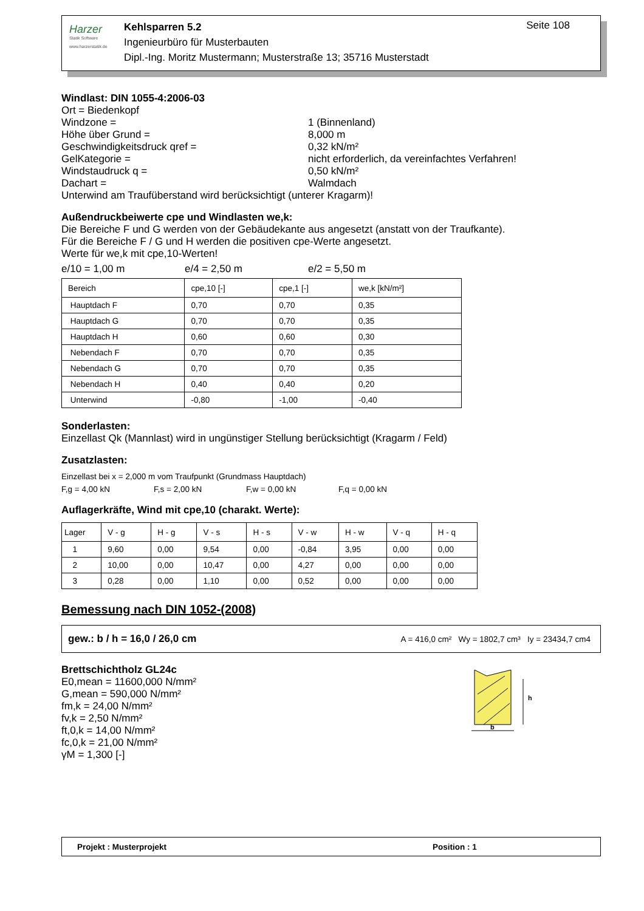Harzer
Statik Software
www.harzerstatik.de
Kehlsparren 5.2
Ingenieurbüro für Musterbauten
Dipl.-Ing. Moritz Mustermann; Musterstraße 13; 35716 Musterstadt
Seite 108
Windlast: DIN 1055-4:2006-03
Ort = Biedenkopf
Windzone = 1 (Binnenland)
Höhe über Grund = 8,000 m
Geschwindigkeitsdruck qref = 0,32 kN/m²
GelKategorie = nicht erforderlich, da vereinfachtes Verfahren!
Windstaudruck q = 0,50 kN/m²
Dachart = Walmdach
Unterwind am Traufüberstand wird berücksichtigt (unterer Kragarm)!
Außendruckbeiwerte cpe und Windlasten we,k:
Die Bereiche F und G werden von der Gebäudekante aus angesetzt (anstatt von der Traufkante).
Für die Bereiche F / G und H werden die positiven cpe-Werte angesetzt.
Werte für we,k mit cpe,10-Werten!
e/10 = 1,00 m e/4 = 2,50 m e/2 = 5,50 m
| Bereich | cpe,10 [-] | cpe,1 [-] | we,k [kN/m²] |
| --- | --- | --- | --- |
| Hauptdach F | 0,70 | 0,70 | 0,35 |
| Hauptdach G | 0,70 | 0,70 | 0,35 |
| Hauptdach H | 0,60 | 0,60 | 0,30 |
| Nebendach F | 0,70 | 0,70 | 0,35 |
| Nebendach G | 0,70 | 0,70 | 0,35 |
| Nebendach H | 0,40 | 0,40 | 0,20 |
| Unterwind | -0,80 | -1,00 | -0,40 |
Sonderlasten:
Einzellast Qk (Mannlast) wird in ungünstiger Stellung berücksichtigt (Kragarm / Feld)
Zusatzlasten:
Einzellast bei x = 2,000 m vom Traufpunkt (Grundmass Hauptdach)
F,g = 4,00 kN F,s = 2,00 kN F,w = 0,00 kN F,q = 0,00 kN
Auflagerkräfte, Wind mit cpe,10 (charakt. Werte):
| Lager | V - g | H - g | V - s | H - s | V - w | H - w | V - q | H - q |
| --- | --- | --- | --- | --- | --- | --- | --- | --- |
| 1 | 9,60 | 0,00 | 9,54 | 0,00 | -0,84 | 3,95 | 0,00 | 0,00 |
| 2 | 10,00 | 0,00 | 10,47 | 0,00 | 4,27 | 0,00 | 0,00 | 0,00 |
| 3 | 0,28 | 0,00 | 1,10 | 0,00 | 0,52 | 0,00 | 0,00 | 0,00 |
Bemessung nach DIN 1052-(2008)
gew.: b / h = 16,0 / 26,0 cm A = 416,0 cm² Wy = 1802,7 cm³ Iy = 23434,7 cm4
Brettschichtholz GL24c
E0,mean = 11600,000 N/mm²
G,mean = 590,000 N/mm²
fm,k = 24,00 N/mm²
fv,k = 2,50 N/mm²
ft,0,k = 14,00 N/mm²
fc,0,k = 21,00 N/mm²
γM = 1,300 [-]
h
b
Projekt : Musterprojekt Position : 1